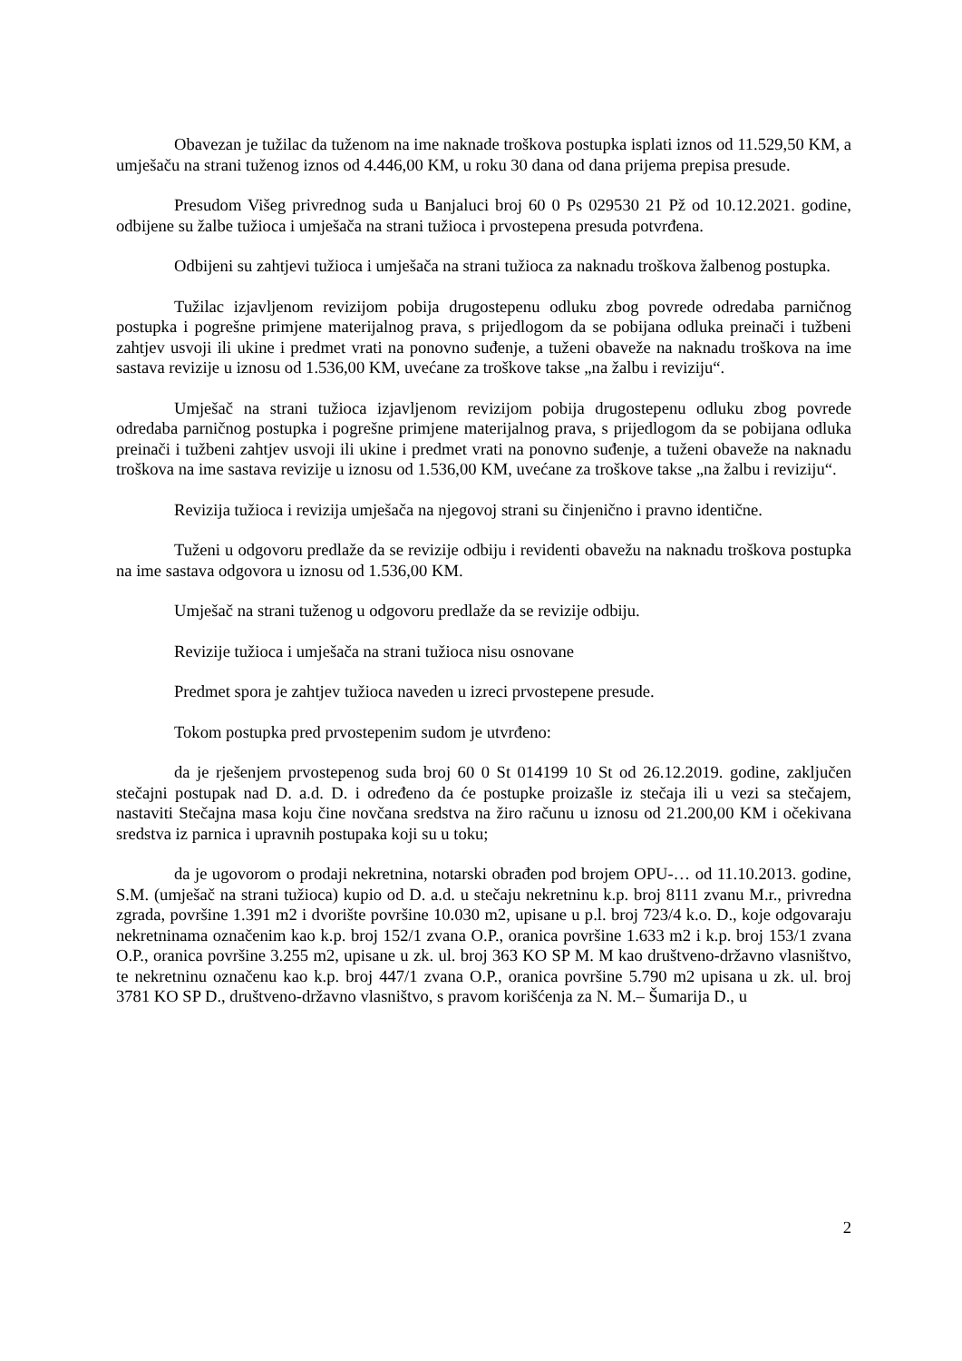Obavezan je tužilac da tuženom na ime naknade troškova postupka isplati iznos od 11.529,50 KM, a umješaču na strani tuženog iznos od 4.446,00 KM, u roku 30 dana od dana prijema prepisa presude.
Presudom Višeg privrednog suda u Banjaluci broj 60 0 Ps 029530 21 Pž od 10.12.2021. godine, odbijene su žalbe tužioca i umješača na strani tužioca i prvostepena presuda potvrđena.
Odbijeni su zahtjevi tužioca i umješača na strani tužioca za naknadu troškova žalbenog postupka.
Tužilac izjavljenom revizijom pobija drugostepenu odluku zbog povrede odredaba parničnog postupka i pogrešne primjene materijalnog prava, s prijedlogom da se pobijana odluka preinači i tužbeni zahtjev usvoji ili ukine i predmet vrati na ponovno suđenje, a tuženi obaveže na naknadu troškova na ime sastava revizije u iznosu od 1.536,00 KM, uvećane za troškove takse „na žalbu i reviziju“.
Umješač na strani tužioca izjavljenom revizijom pobija drugostepenu odluku zbog povrede odredaba parničnog postupka i pogrešne primjene materijalnog prava, s prijedlogom da se pobijana odluka preinači i tužbeni zahtjev usvoji ili ukine i predmet vrati na ponovno suđenje, a tuženi obaveže na naknadu troškova na ime sastava revizije u iznosu od 1.536,00 KM, uvećane za troškove takse „na žalbu i reviziju“.
Revizija tužioca i revizija umješača na njegovoj strani su činjenično i pravno identične.
Tuženi u odgovoru predlaže da se revizije odbiju i revidenti obavežu na naknadu troškova postupka na ime sastava odgovora u iznosu od 1.536,00 KM.
Umješač na strani tuženog u odgovoru predlaže da se revizije odbiju.
Revizije tužioca i umješača na strani tužioca nisu osnovane
Predmet spora je zahtjev tužioca naveden u izreci prvostepene presude.
Tokom postupka pred prvostepenim sudom je utvrđeno:
da je rješenjem prvostepenog suda broj 60 0 St 014199 10 St od 26.12.2019. godine, zaključen stečajni postupak nad D. a.d. D. i određeno da će postupke proizašle iz stečaja ili u vezi sa stečajem, nastaviti Stečajna masa koju čine novčana sredstva na žiro računu u iznosu od 21.200,00 KM i očekivana sredstva iz parnica i upravnih postupaka koji su u toku;
da je ugovorom o prodaji nekretnina, notarski obrađen pod brojem OPU-… od 11.10.2013. godine, S.M. (umješač na strani tužioca) kupio od D. a.d. u stečaju nekretninu k.p. broj 8111 zvanu M.r., privredna zgrada, površine 1.391 m2 i dvorište površine 10.030 m2, upisane u p.l. broj 723/4 k.o. D., koje odgovaraju nekretninama označenim kao k.p. broj 152/1 zvana O.P., oranica površine 1.633 m2 i k.p. broj 153/1 zvana O.P., oranica površine 3.255 m2, upisane u zk. ul. broj 363 KO SP M. M kao društveno-državno vlasništvo, te nekretninu označenu kao k.p. broj 447/1 zvana O.P., oranica površine 5.790 m2 upisana u zk. ul. broj 3781 KO SP D., društveno-državno vlasništvo, s pravom korišćenja za N. M.– Šumarija D., u
2